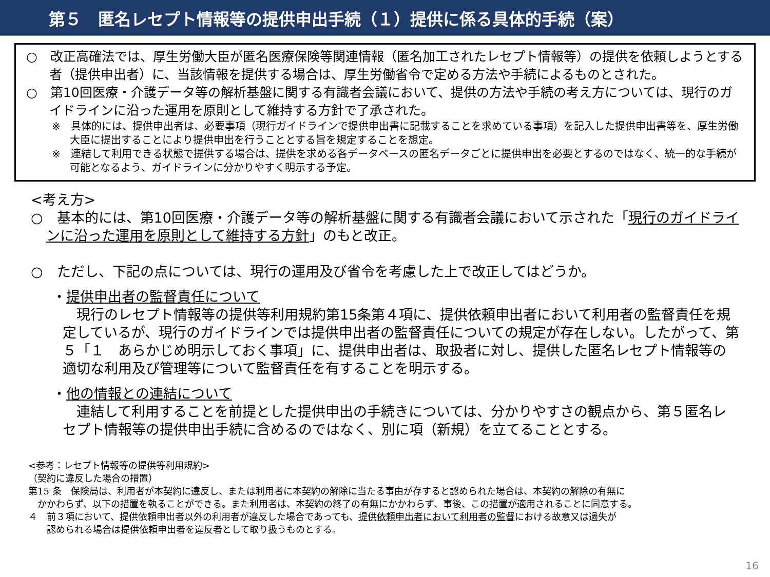第５　匿名レセプト情報等の提供申出手続（１）提供に係る具体的手続（案）
○　改正高確法では、厚生労働大臣が匿名医療保険等関連情報（匿名加工されたレセプト情報等）の提供を依頼しようとする者（提供申出者）に、当該情報を提供する場合は、厚生労働省令で定める方法や手続によるものとされた。
○　第10回医療・介護データ等の解析基盤に関する有識者会議において、提供の方法や手続の考え方については、現行のガイドラインに沿った運用を原則として維持する方針で了承された。
※　具体的には、提供申出者は、必要事項（現行ガイドラインで提供申出書に記載することを求めている事項）を記入した提供申出書等を、厚生労働大臣に提出することにより提供申出を行うこととする旨を規定することを想定。
※　連結して利用できる状態で提供する場合は、提供を求める各データベースの匿名データごとに提供申出を必要とするのではなく、統一的な手続が可能となるよう、ガイドラインに分かりやすく明示する予定。
<考え方>
○　基本的には、第10回医療・介護データ等の解析基盤に関する有識者会議において示された「現行のガイドラインに沿った運用を原則として維持する方針」のもと改正。
○　ただし、下記の点については、現行の運用及び省令を考慮した上で改正してはどうか。
・提供申出者の監督責任について
　現行のレセプト情報等の提供等利用規約第15条第４項に、提供依頼申出者において利用者の監督責任を規定しているが、現行のガイドラインでは提供申出者の監督責任についての規定が存在しない。したがって、第５「１　あらかじめ明示しておく事項」に、提供申出者は、取扱者に対し、提供した匿名レセプト情報等の適切な利用及び管理等について監督責任を有することを明示する。
・他の情報との連結について
　連結して利用することを前提とした提供申出の手続きについては、分かりやすさの観点から、第５匿名レセプト情報等の提供申出手続に含めるのではなく、別に項（新規）を立てることとする。
<参考：レセプト情報等の提供等利用規約>
（契約に違反した場合の措置）
第15 条　保険局は、利用者が本契約に違反し、または利用者に本契約の解除に当たる事由が存すると認められた場合は、本契約の解除の有無に
　かかわらず、以下の措置を執ることができる。また利用者は、本契約の終了の有無にかかわらず、事後、この措置が適用されることに同意する。
４　前３項において、提供依頼申出者以外の利用者が違反した場合であっても、提供依頼申出者において利用者の監督における故意又は過失が
　　認められる場合は提供依頼申出者を違反者として取り扱うものとする。
16